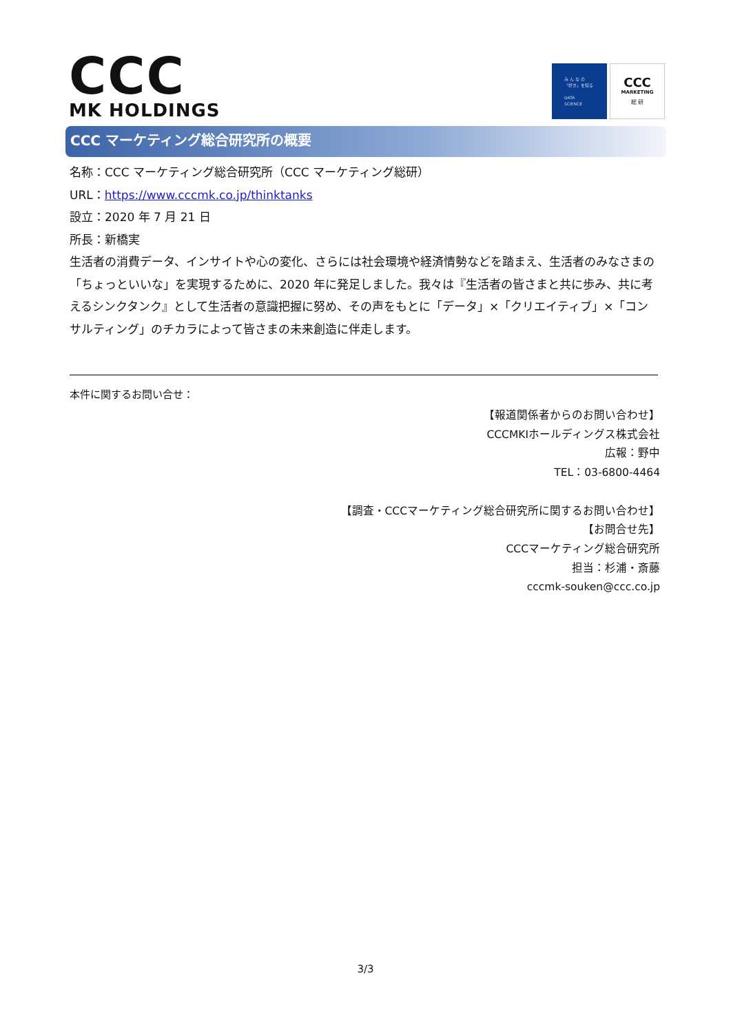CCC
MK HOLDINGS
み ん な の
「好き」を知る
DATA
SCIENCE
CCC
MARKETING
総 研
CCC マーケティング総合研究所の概要
名称：CCC マーケティング総合研究所（CCC マーケティング総研）
URL：https://www.cccmk.co.jp/thinktanks
設立：2020 年 7 月 21 日
所長：新橋実
生活者の消費データ、インサイトや心の変化、さらには社会環境や経済情勢などを踏まえ、生活者のみなさまの「ちょっといいな」を実現するために、2020 年に発足しました。我々は『生活者の皆さまと共に歩み、共に考えるシンクタンク』として生活者の意識把握に努め、その声をもとに「データ」×「クリエイティブ」×「コンサルティング」のチカラによって皆さまの未来創造に伴走します。
本件に関するお問い合せ：
【報道関係者からのお問い合わせ】
CCCMKIホールディングス株式会社
広報：野中
TEL：03-6800-4464
【調査・CCCマーケティング総合研究所に関するお問い合わせ】
【お問合せ先】
CCCマーケティング総合研究所
担当：杉浦・斎藤
cccmk-souken@ccc.co.jp
3/3